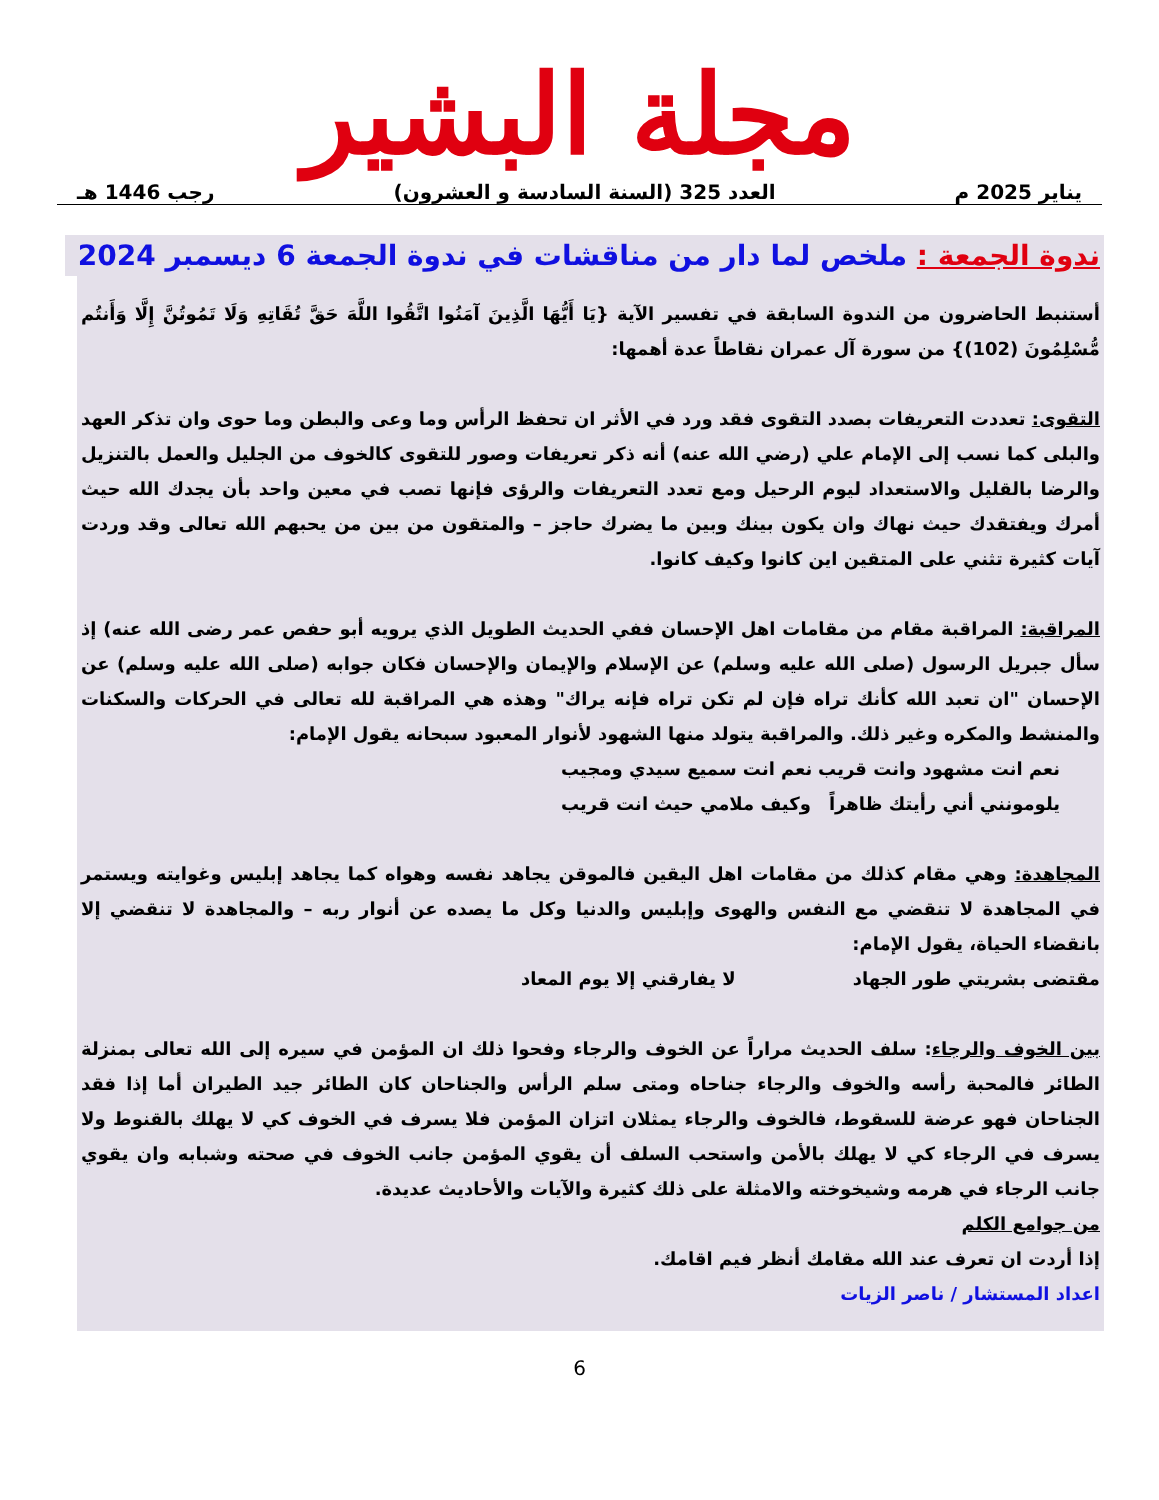مجلة البشير
يناير 2025 م العدد 325 (السنة السادسة و العشرون) رجب 1446 هـ
ندوة الجمعة : ملخص لما دار من مناقشات في ندوة الجمعة 6 ديسمبر 2024
أستنبط الحاضرون من الندوة السابقة في تفسير الآية {يَا أَيُّهَا الَّذِينَ آمَنُوا اتَّقُوا اللَّهَ حَقَّ تُقَاتِهِ وَلَا تَمُوتُنَّ إِلَّا وَأَنتُم مُّسْلِمُونَ (102)} من سورة آل عمران نقاطاً عدة أهمها:
التقوى: تعددت التعريفات بصدد التقوى فقد ورد في الأثر ان تحفظ الرأس وما وعى والبطن وما حوى وان تذكر العهد والبلى كما نسب إلى الإمام علي (رضي الله عنه) أنه ذكر تعريفات وصور للتقوى كالخوف من الجليل والعمل بالتنزيل والرضا بالقليل والاستعداد ليوم الرحيل ومع تعدد التعريفات والرؤى فإنها تصب في معين واحد بأن يجدك الله حيث أمرك ويفتقدك حيث نهاك وان يكون بينك وبين ما يضرك حاجز – والمتقون من بين من يحبهم الله تعالى وقد وردت آيات كثيرة تثني على المتقين اين كانوا وكيف كانوا.
المراقبة: المراقبة مقام من مقامات اهل الإحسان ففي الحديث الطويل الذي يرويه أبو حفص عمر رضى الله عنه) إذ سأل جبريل الرسول (صلى الله عليه وسلم) عن الإسلام والإيمان والإحسان فكان جوابه (صلى الله عليه وسلم) عن الإحسان "ان تعبد الله كأنك تراه فإن لم تكن تراه فإنه يراك" وهذه هي المراقبة لله تعالى في الحركات والسكنات والمنشط والمكره وغير ذلك. والمراقبة يتولد منها الشهود لأنوار المعبود سبحانه يقول الإمام:
نعم انت مشهود وانت قريب نعم انت سميع سيدي ومجيب
يلومونني أني رأيتك ظاهراً وكيف ملامي حيث انت قريب
المجاهدة: وهي مقام كذلك من مقامات اهل اليقين فالموقن يجاهد نفسه وهواه كما يجاهد إبليس وغوايته ويستمر في المجاهدة لا تنقضي مع النفس والهوى وإبليس والدنيا وكل ما يصده عن أنوار ربه – والمجاهدة لا تنقضي إلا بانقضاء الحياة، يقول الإمام:
مقتضى بشريتي طور الجهاد لا يفارقني إلا يوم المعاد
بين الخوف والرجاء: سلف الحديث مراراً عن الخوف والرجاء وفحوا ذلك ان المؤمن في سيره إلى الله تعالى بمنزلة الطائر فالمحبة رأسه والخوف والرجاء جناحاه ومتى سلم الرأس والجناحان كان الطائر جيد الطيران أما إذا فقد الجناحان فهو عرضة للسقوط، فالخوف والرجاء يمثلان اتزان المؤمن فلا يسرف في الخوف كي لا يهلك بالقنوط ولا يسرف في الرجاء كي لا يهلك بالأمن واستحب السلف أن يقوي المؤمن جانب الخوف في صحته وشبابه وان يقوي جانب الرجاء في هرمه وشيخوخته والامثلة على ذلك كثيرة والآيات والأحاديث عديدة.
من جوامع الكلم
إذا أردت ان تعرف عند الله مقامك أنظر فيم اقامك.
اعداد المستشار / ناصر الزيات
6